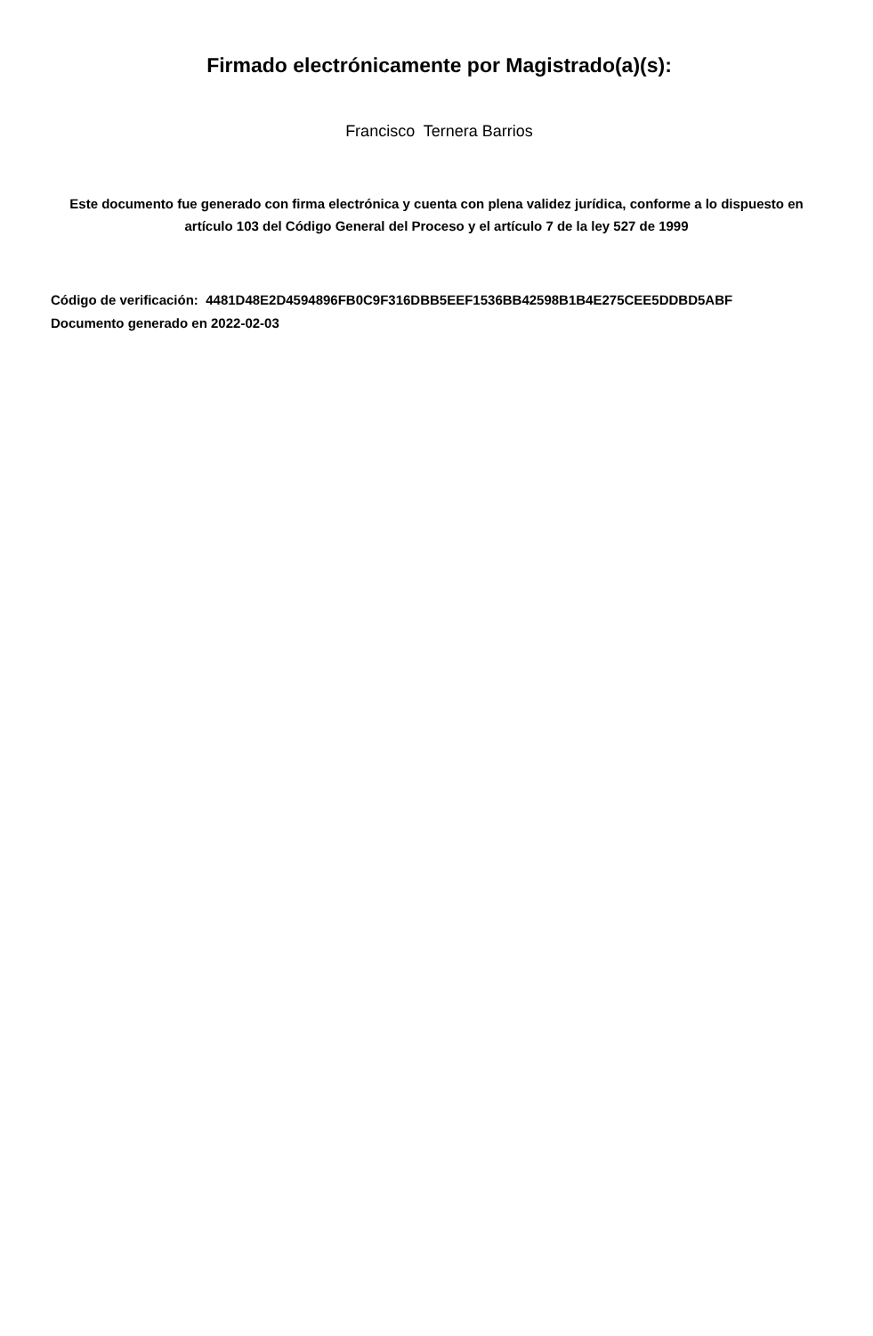Firmado electrónicamente por Magistrado(a)(s):
Francisco Ternera Barrios
Este documento fue generado con firma electrónica y cuenta con plena validez jurídica, conforme a lo dispuesto en artículo 103 del Código General del Proceso y el artículo 7 de la ley 527 de 1999
Código de verificación: 4481D48E2D4594896FB0C9F316DBB5EEF1536BB42598B1B4E275CEE5DDBD5ABF
Documento generado en 2022-02-03